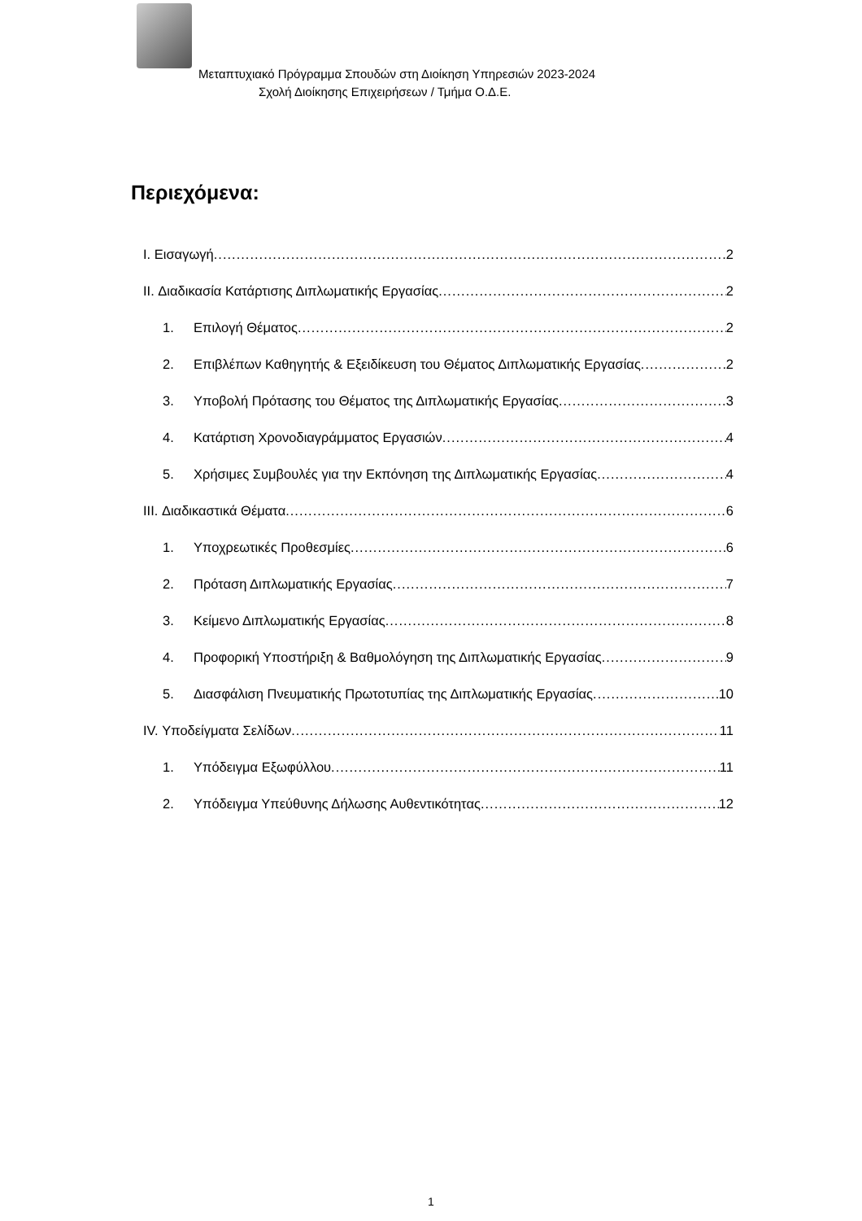Μεταπτυχιακό Πρόγραμμα Σπουδών στη Διοίκηση Υπηρεσιών 2023-2024
Σχολή Διοίκησης Επιχειρήσεων / Τμήμα Ο.Δ.Ε.
Περιεχόμενα:
I. Εισαγωγή 2
II. Διαδικασία Κατάρτισης Διπλωματικής Εργασίας 2
1. Επιλογή Θέματος 2
2. Επιβλέπων Καθηγητής & Εξειδίκευση του Θέματος Διπλωματικής Εργασίας 2
3. Υποβολή Πρότασης του Θέματος της Διπλωματικής Εργασίας 3
4. Κατάρτιση Χρονοδιαγράμματος Εργασιών 4
5. Χρήσιμες Συμβουλές για την Εκπόνηση της Διπλωματικής Εργασίας 4
III. Διαδικαστικά Θέματα 6
1. Υποχρεωτικές Προθεσμίες 6
2. Πρόταση Διπλωματικής Εργασίας 7
3. Κείμενο Διπλωματικής Εργασίας 8
4. Προφορική Υποστήριξη & Βαθμολόγηση της Διπλωματικής Εργασίας 9
5. Διασφάλιση Πνευματικής Πρωτοτυπίας της Διπλωματικής Εργασίας 10
IV. Υποδείγματα Σελίδων 11
1. Υπόδειγμα Εξωφύλλου 11
2. Υπόδειγμα Υπεύθυνης Δήλωσης Αυθεντικότητας 12
1